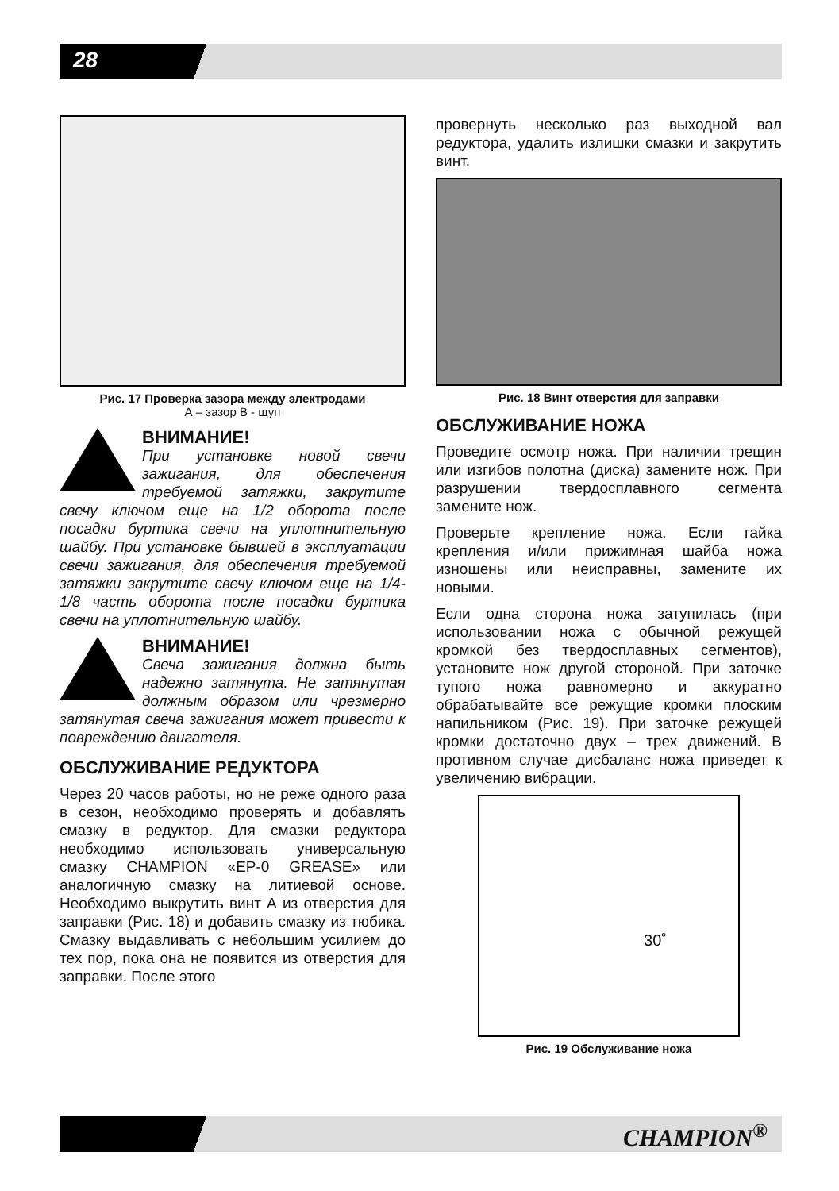28
Рис. 17 Проверка зазора между электродами
А – зазор В - щуп
ВНИМАНИЕ!
При установке новой свечи зажигания, для обеспечения требуемой затяжки, закрутите свечу ключом еще на 1/2 оборота после посадки буртика свечи на уплотнительную шайбу. При установке бывшей в эксплуатации свечи зажигания, для обеспечения требуемой затяжки закрутите свечу ключом еще на 1/4-1/8 часть оборота после посадки буртика свечи на уплотнительную шайбу.
ВНИМАНИЕ!
Свеча зажигания должна быть надежно затянута. Не затянутая должным образом или чрезмерно затянутая свеча зажигания может привести к повреждению двигателя.
ОБСЛУЖИВАНИЕ РЕДУКТОРА
Через 20 часов работы, но не реже одного раза в сезон, необходимо проверять и добавлять смазку в редуктор. Для смазки редуктора необходимо использовать универсальную смазку CHAMPION «EP-0 GREASE» или аналогичную смазку на литиевой основе. Необходимо выкрутить винт А из отверстия для заправки (Рис. 18) и добавить смазку из тюбика. Смазку выдавливать с небольшим усилием до тех пор, пока она не появится из отверстия для заправки. После этого
провернуть несколько раз выходной вал редуктора, удалить излишки смазки и закрутить винт.
Рис. 18 Винт отверстия для заправки
ОБСЛУЖИВАНИЕ НОЖА
Проведите осмотр ножа. При наличии трещин или изгибов полотна (диска) замените нож. При разрушении твердосплавного сегмента замените нож.
Проверьте крепление ножа. Если гайка крепления и/или прижимная шайба ножа изношены или неисправны, замените их новыми.
Если одна сторона ножа затупилась (при использовании ножа с обычной режущей кромкой без твердосплавных сегментов), установите нож другой стороной. При заточке тупого ножа равномерно и аккуратно обрабатывайте все режущие кромки плоским напильником (Рис. 19). При заточке режущей кромки достаточно двух – трех движений. В противном случае дисбаланс ножа приведет к увеличению вибрации.
30˚
Рис. 19 Обслуживание ножа
CHAMPION<sup>®</sup>